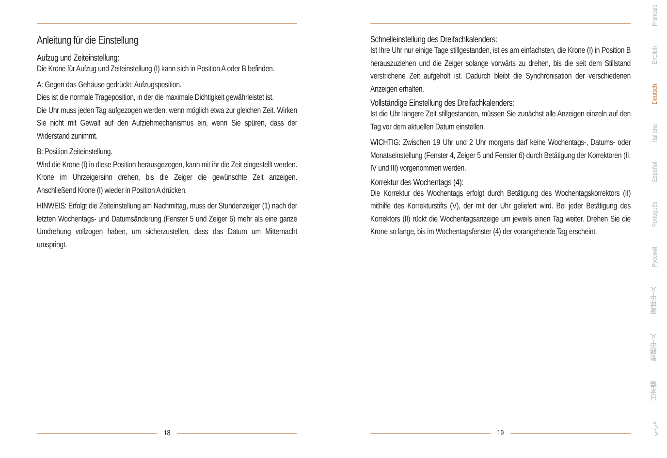Anleitung für die Einstellung
Aufzug und Zeiteinstellung:
Die Krone für Aufzug und Zeiteinstellung (I) kann sich in Position A oder B befinden.
A: Gegen das Gehäuse gedrückt: Aufzugsposition.
Dies ist die normale Trageposition, in der die maximale Dichtigkeit gewährleistet ist.
Die Uhr muss jeden Tag aufgezogen werden, wenn möglich etwa zur gleichen Zeit. Wirken Sie nicht mit Gewalt auf den Aufziehmechanismus ein, wenn Sie spüren, dass der Widerstand zunimmt.
B: Position Zeiteinstellung.
Wird die Krone (I) in diese Position herausgezogen, kann mit ihr die Zeit eingestellt werden. Krone im Uhrzeigersinn drehen, bis die Zeiger die gewünschte Zeit anzeigen. Anschließend Krone (I) wieder in Position A drücken.
HINWEIS: Erfolgt die Zeiteinstellung am Nachmittag, muss der Stundenzeiger (1) nach der letzten Wochentags- und Datumsänderung (Fenster 5 und Zeiger 6) mehr als eine ganze Umdrehung vollzogen haben, um sicherzustellen, dass das Datum um Mitternacht umspringt.
Schnelleinstellung des Dreifachkalenders:
Ist Ihre Uhr nur einige Tage stillgestanden, ist es am einfachsten, die Krone (I) in Position B herauszuziehen und die Zeiger solange vorwärts zu drehen, bis die seit dem Stillstand verstrichene Zeit aufgeholt ist. Dadurch bleibt die Synchronisation der verschiedenen Anzeigen erhalten.
Vollständige Einstellung des Dreifachkalenders:
Ist die Uhr längere Zeit stillgestanden, müssen Sie zunächst alle Anzeigen einzeln auf den Tag vor dem aktuellen Datum einstellen.
WICHTIG: Zwischen 19 Uhr und 2 Uhr morgens darf keine Wochentags-, Datums- oder Monatseinstellung (Fenster 4, Zeiger 5 und Fenster 6) durch Betätigung der Korrektoren (II, IV und III) vorgenommen werden.
Korrektur des Wochentags (4):
Die Korrektur des Wochentags erfolgt durch Betätigung des Wochentagskorrektors (II) mithilfe des Korrekturstifts (V), der mit der Uhr geliefert wird. Bei jeder Betätigung des Korrektors (II) rückt die Wochentagsanzeige um jeweils einen Tag weiter. Drehen Sie die Krone so lange, bis im Wochentagsfenster (4) der vorangehende Tag erscheint.
18 19
Français
English
Deutsch
Italiano
Español
Português
Русский
简体中文
繁體中文
日本語
عربي